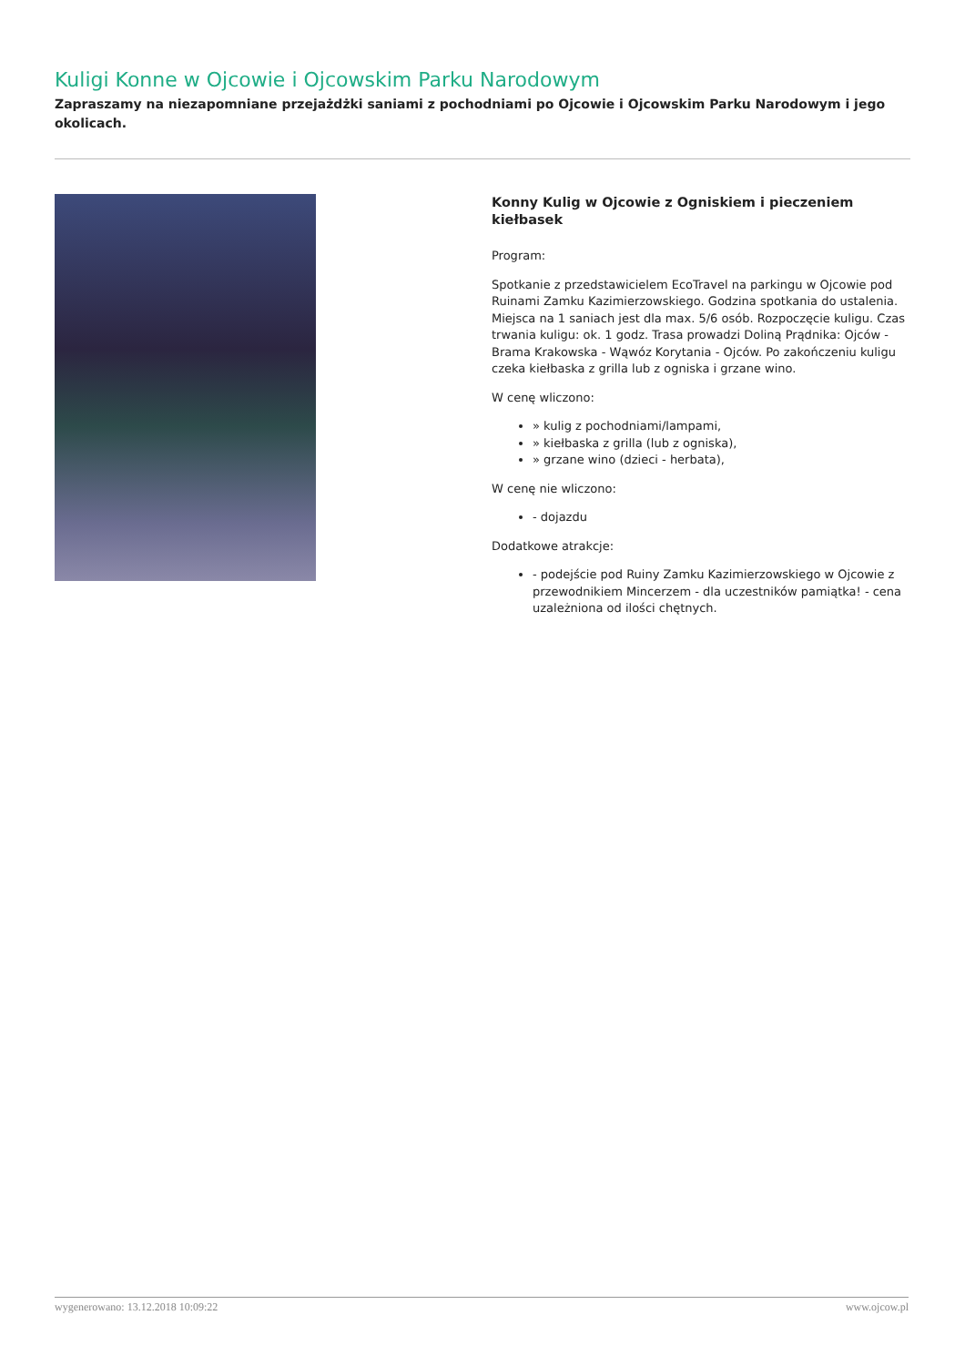Kuligi Konne w Ojcowie i Ojcowskim Parku Narodowym
Zapraszamy na niezapomniane przejażdżki saniami z pochodniami po Ojcowie i Ojcowskim Parku Narodowym i jego okolicach.
Konny Kulig w Ojcowie z Ogniskiem i pieczeniem kiełbasek
Program:
Spotkanie z przedstawicielem EcoTravel na parkingu w Ojcowie pod Ruinami Zamku Kazimierzowskiego. Godzina spotkania do ustalenia. Miejsca na 1 saniach jest dla max. 5/6 osób. Rozpoczęcie kuligu. Czas trwania kuligu: ok. 1 godz. Trasa prowadzi Doliną Prądnika: Ojców - Brama Krakowska - Wąwóz Korytania - Ojców. Po zakończeniu kuligu czeka kiełbaska z grilla lub z ogniska i grzane wino.
W cenę wliczono:
» kulig z pochodniami/lampami,
» kiełbaska z grilla (lub z ogniska),
» grzane wino (dzieci - herbata),
W cenę nie wliczono:
- dojazdu
Dodatkowe atrakcje:
- podejście pod Ruiny Zamku Kazimierzowskiego w Ojcowie z przewodnikiem Mincerzem - dla uczestników pamiątka! - cena uzależniona od ilości chętnych.
wygenerowano: 13.12.2018 10:09:22 www.ojcow.pl